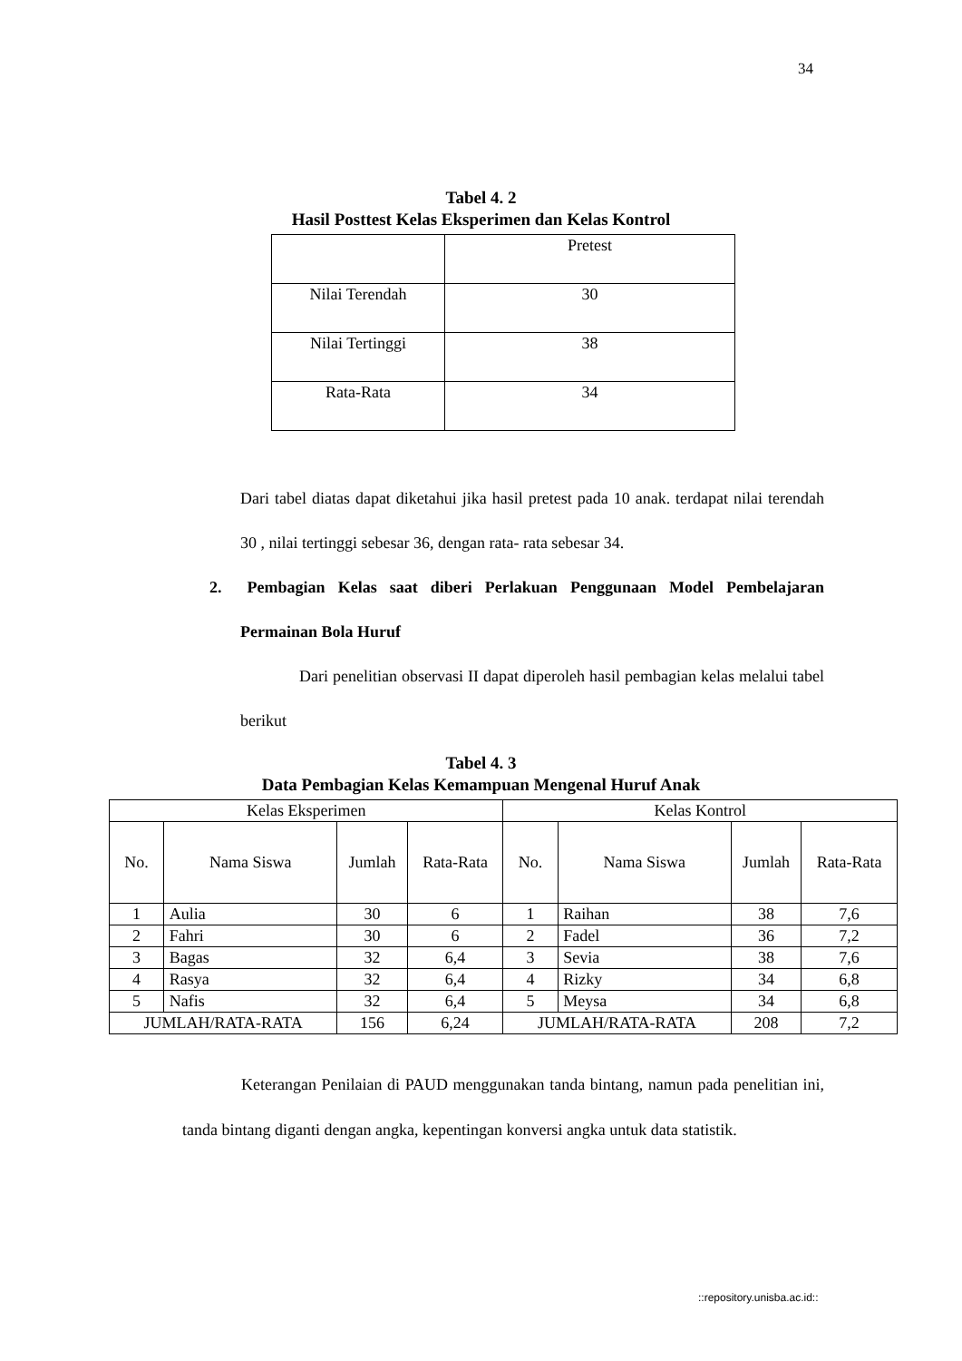34
Tabel 4. 2
Hasil Posttest Kelas Eksperimen dan Kelas Kontrol
| | Pretest |
| Nilai Terendah | 30 |
| Nilai Tertinggi | 38 |
| Rata-Rata | 34 |
Dari tabel diatas dapat diketahui jika hasil pretest pada 10 anak. terdapat nilai terendah 30 , nilai tertinggi sebesar 36, dengan rata- rata sebesar 34.
2. Pembagian Kelas saat diberi Perlakuan Penggunaan Model Pembelajaran Permainan Bola Huruf
Dari penelitian observasi II dapat diperoleh hasil pembagian kelas melalui tabel berikut
Tabel 4. 3
Data Pembagian Kelas Kemampuan Mengenal Huruf Anak
| Kelas Eksperimen | | | | Kelas Kontrol | | | |
| No. | Nama Siswa | Jumlah | Rata-Rata | No. | Nama Siswa | Jumlah | Rata-Rata |
| 1 | Aulia | 30 | 6 | 1 | Raihan | 38 | 7,6 |
| 2 | Fahri | 30 | 6 | 2 | Fadel | 36 | 7,2 |
| 3 | Bagas | 32 | 6,4 | 3 | Sevia | 38 | 7,6 |
| 4 | Rasya | 32 | 6,4 | 4 | Rizky | 34 | 6,8 |
| 5 | Nafis | 32 | 6,4 | 5 | Meysa | 34 | 6,8 |
| JUMLAH/RATA-RATA | | 156 | 6,24 | JUMLAH/RATA-RATA | | 208 | 7,2 |
Keterangan Penilaian di PAUD menggunakan tanda bintang, namun pada penelitian ini, tanda bintang diganti dengan angka, kepentingan konversi angka untuk data statistik.
::repository.unisba.ac.id::